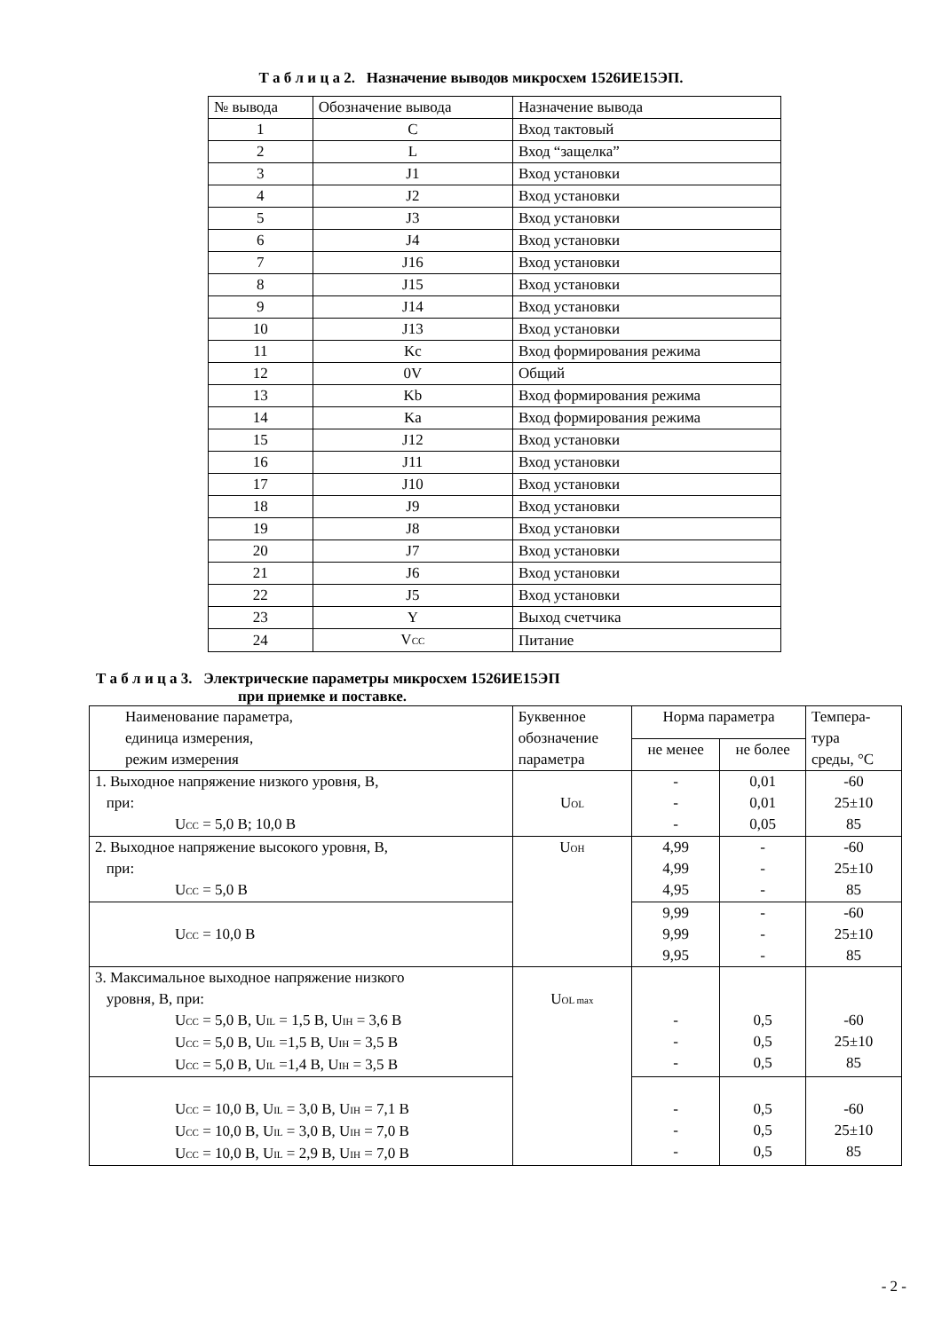Т а б л и ц а 2. Назначение выводов микросхем 1526ИЕ15ЭП.
| № вывода | Обозначение вывода | Назначение вывода |
| 1 | C | Вход тактовый |
| 2 | L | Вход “защелка” |
| 3 | J1 | Вход установки |
| 4 | J2 | Вход установки |
| 5 | J3 | Вход установки |
| 6 | J4 | Вход установки |
| 7 | J16 | Вход установки |
| 8 | J15 | Вход установки |
| 9 | J14 | Вход установки |
| 10 | J13 | Вход установки |
| 11 | Kc | Вход формирования режима |
| 12 | 0V | Общий |
| 13 | Kb | Вход формирования режима |
| 14 | Ka | Вход формирования режима |
| 15 | J12 | Вход установки |
| 16 | J11 | Вход установки |
| 17 | J10 | Вход установки |
| 18 | J9 | Вход установки |
| 19 | J8 | Вход установки |
| 20 | J7 | Вход установки |
| 21 | J6 | Вход установки |
| 22 | J5 | Вход установки |
| 23 | Y | Выход счетчика |
| 24 | V<sub>CC</sub> | Питание |
Т а б л и ц а 3. Электрические параметры микросхем 1526ИЕ15ЭП
при приемке и поставке.
| Наименование параметра, единица измерения, режим измерения | Буквенное обозначение параметра | Норма параметра | | Темпера- тура среды, °С |
| | | не менее | не более | |
| 1. Выходное напряжение низкого уровня, В, при: U<sub>CC</sub> = 5,0 В; 10,0 В | U<sub>OL</sub> | - - - | 0,01 0,01 0,05 | -60 25±10 85 |
| 2. Выходное напряжение высокого уровня, В, при: U<sub>CC</sub> = 5,0 В | U<sub>OH</sub> | 4,99 4,99 4,95 | - - - | -60 25±10 85 |
| U<sub>CC</sub> = 10,0 В | | 9,99 9,99 9,95 | - - - | -60 25±10 85 |
| 3. Максимальное выходное напряжение низкого уровня, В, при: U<sub>CC</sub> = 5,0 В, U<sub>IL</sub> = 1,5 В, U<sub>IH</sub> = 3,6 В U<sub>CC</sub> = 5,0 В, U<sub>IL</sub> =1,5 В, U<sub>IH</sub> = 3,5 В U<sub>CC</sub> = 5,0 В, U<sub>IL</sub> =1,4 В, U<sub>IH</sub> = 3,5 В | U<sub>OL max</sub> | - - - | 0,5 0,5 0,5 | -60 25±10 85 |
| U<sub>CC</sub> = 10,0 В, U<sub>IL</sub> = 3,0 В, U<sub>IH</sub> = 7,1 В U<sub>CC</sub> = 10,0 В, U<sub>IL</sub> = 3,0 В, U<sub>IH</sub> = 7,0 В U<sub>CC</sub> = 10,0 В, U<sub>IL</sub> = 2,9 В, U<sub>IH</sub> = 7,0 В | | - - - | 0,5 0,5 0,5 | -60 25±10 85 |
- 2 -